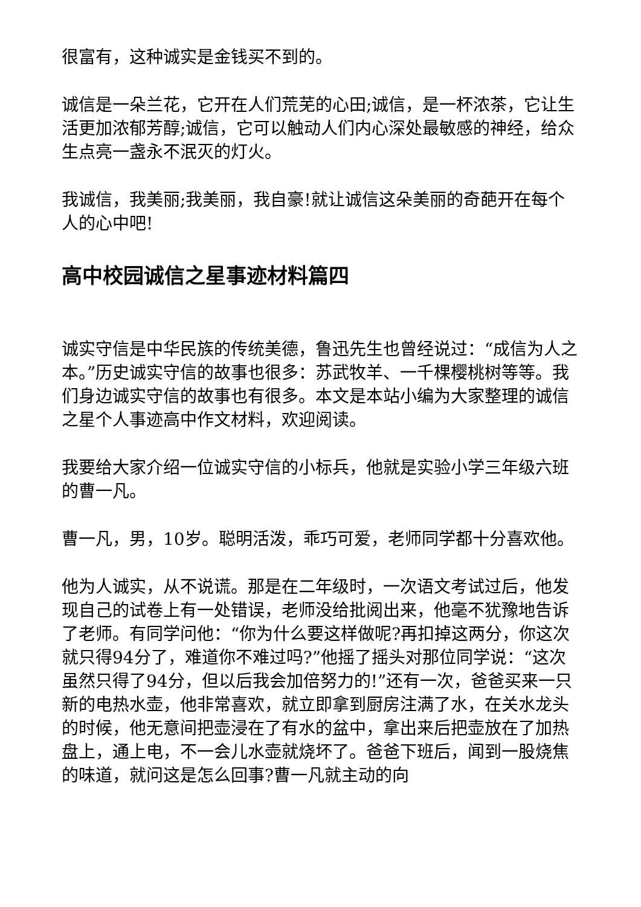很富有，这种诚实是金钱买不到的。
诚信是一朵兰花，它开在人们荒芜的心田;诚信，是一杯浓茶，它让生活更加浓郁芳醇;诚信，它可以触动人们内心深处最敏感的神经，给众生点亮一盏永不泯灭的灯火。
我诚信，我美丽;我美丽，我自豪!就让诚信这朵美丽的奇葩开在每个人的心中吧!
高中校园诚信之星事迹材料篇四
诚实守信是中华民族的传统美德，鲁迅先生也曾经说过：“成信为人之本。”历史诚实守信的故事也很多：苏武牧羊、一千棵樱桃树等等。我们身边诚实守信的故事也有很多。本文是本站小编为大家整理的诚信之星个人事迹高中作文材料，欢迎阅读。
我要给大家介绍一位诚实守信的小标兵，他就是实验小学三年级六班的曹一凡。
曹一凡，男，10岁。聪明活泼，乖巧可爱，老师同学都十分喜欢他。
他为人诚实，从不说谎。那是在二年级时，一次语文考试过后，他发现自己的试卷上有一处错误，老师没给批阅出来，他毫不犹豫地告诉了老师。有同学问他：“你为什么要这样做呢?再扣掉这两分，你这次就只得94分了，难道你不难过吗?”他摇了摇头对那位同学说：“这次虽然只得了94分，但以后我会加倍努力的!”还有一次，爸爸买来一只新的电热水壶，他非常喜欢，就立即拿到厨房注满了水，在关水龙头的时候，他无意间把壶浸在了有水的盆中，拿出来后把壶放在了加热盘上，通上电，不一会儿水壶就烧坏了。爸爸下班后，闻到一股烧焦的味道，就问这是怎么回事?曹一凡就主动的向